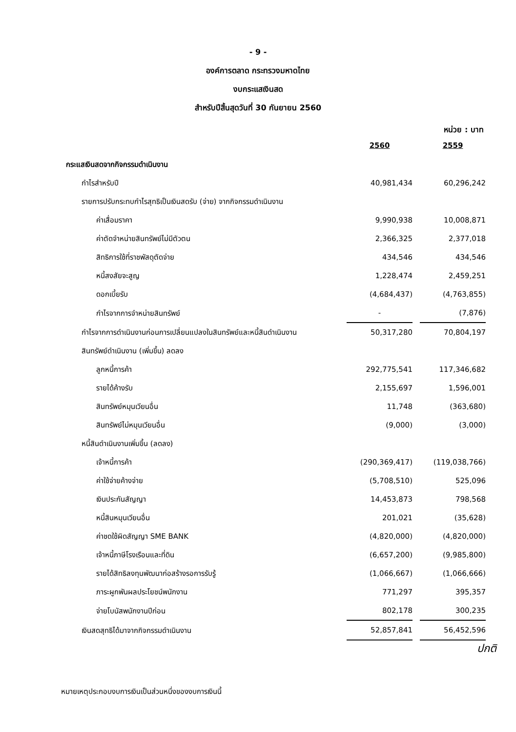- 9 -
องค์การตลาด กระทรวงมหาดไทย
งบกระแสเงินสด
สำหรับปีสิ้นสุดวันที่ 30 กันยายน 2560
หน่วย : บาท
| | 2560 | 2559 |
| กระแสเงินสดจากกิจกรรมดำเนินงาน | | |
| กำไรสำหรับปี | 40,981,434 | 60,296,242 |
| รายการปรับกระทบกำไรสุทธิเป็นเงินสดรับ (จ่าย) จากกิจกรรมดำเนินงาน | | |
| ค่าเสื่อมราคา | 9,990,938 | 10,008,871 |
| ค่าตัดจำหน่ายสินทรัพย์ไม่มีตัวตน | 2,366,325 | 2,377,018 |
| สิทธิการใช้ที่ราชพัสดุตัดจ่าย | 434,546 | 434,546 |
| หนี้สงสัยจะสูญ | 1,228,474 | 2,459,251 |
| ดอกเบี้ยรับ | (4,684,437) | (4,763,855) |
| กำไรจากการจำหน่ายสินทรัพย์ | - | (7,876) |
| กำไรจากการดำเนินงานก่อนการเปลี่ยนแปลงในสินทรัพย์และหนี้สินดำเนินงาน | 50,317,280 | 70,804,197 |
| สินทรัพย์ดำเนินงาน (เพิ่มขึ้น) ลดลง | | |
| ลูกหนี้การค้า | 292,775,541 | 117,346,682 |
| รายได้ค้างรับ | 2,155,697 | 1,596,001 |
| สินทรัพย์หมุนเวียนอื่น | 11,748 | (363,680) |
| สินทรัพย์ไม่หมุนเวียนอื่น | (9,000) | (3,000) |
| หนี้สินดำเนินงานเพิ่มขึ้น (ลดลง) | | |
| เจ้าหนี้การค้า | (290,369,417) | (119,038,766) |
| ค่าใช้จ่ายค้างจ่าย | (5,708,510) | 525,096 |
| เงินประกันสัญญา | 14,453,873 | 798,568 |
| หนี้สินหมุนเวียนอื่น | 201,021 | (35,628) |
| ค่าชดใช้ผิดสัญญา SME BANK | (4,820,000) | (4,820,000) |
| เจ้าหนี้ภาษีโรงเรือนและที่ดิน | (6,657,200) | (9,985,800) |
| รายได้สิทธิลงทุนพัฒนาก่อสร้างรอการรับรู้ | (1,066,667) | (1,066,666) |
| ภาระผูกพันผลประโยชน์พนักงาน | 771,297 | 395,357 |
| จ่ายโบนัสพนักงานปีก่อน | 802,178 | 300,235 |
| เงินสดสุทธิได้มาจากกิจกรรมดำเนินงาน | 52,857,841 | 56,452,596 |
ปกติ
หมายเหตุประกอบงบการเงินเป็นส่วนหนึ่งของงบการเงินนี้